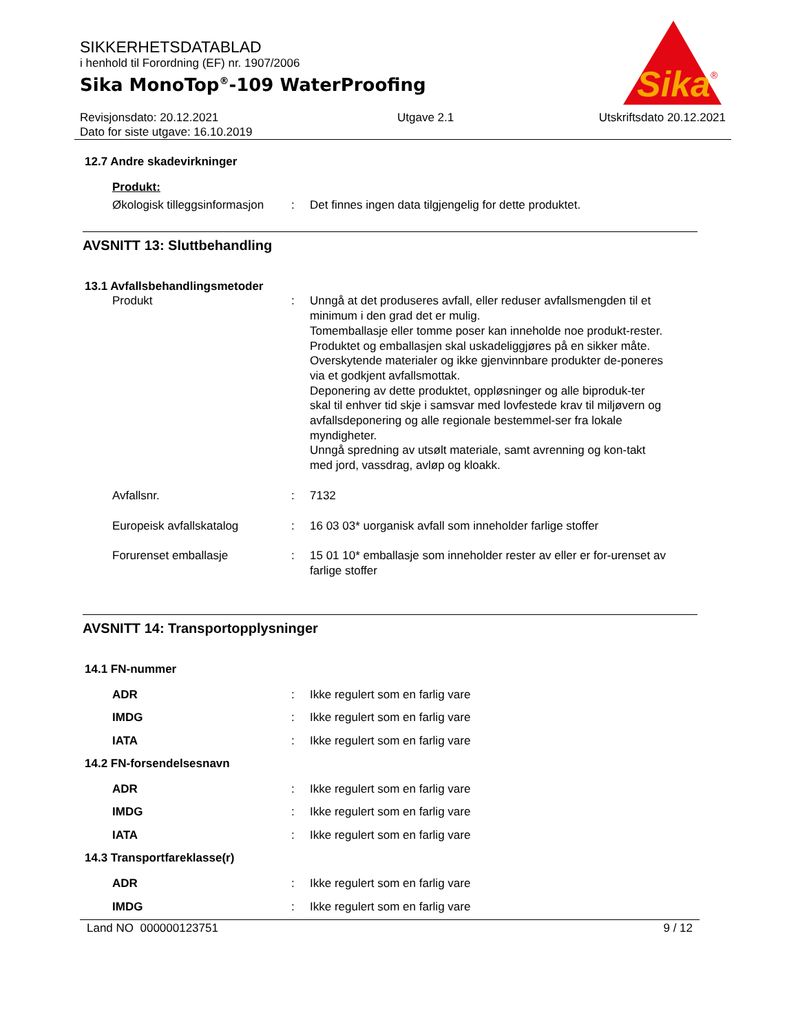SIKKERHETSDATABLAD
i henhold til Forordning (EF) nr. 1907/2006
Sika MonoTop<sup>®</sup>-109 WaterProofing
Sika
®
Revisjonsdato: 20.12.2021
Dato for siste utgave: 16.10.2019
Utgave 2.1 Utskriftsdato 20.12.2021
12.7 Andre skadevirkninger
Produkt:
Økologisk tilleggsinformasjon
: Det finnes ingen data tilgjengelig for dette produktet.
AVSNITT 13: Sluttbehandling
13.1 Avfallsbehandlingsmetoder
Produkt : Unngå at det produseres avfall, eller reduser avfallsmengden til et minimum i den grad det er mulig.
Tomemballasje eller tomme poser kan inneholde noe produkt-rester.
Produktet og emballasjen skal uskadeliggjøres på en sikker måte.
Overskytende materialer og ikke gjenvinnbare produkter de-poneres via et godkjent avfallsmottak.
Deponering av dette produktet, oppløsninger og alle biproduk-ter skal til enhver tid skje i samsvar med lovfestede krav til miljøvern og avfallsdeponering og alle regionale bestemmel-ser fra lokale myndigheter.
Unngå spredning av utsølt materiale, samt avrenning og kon-takt med jord, vassdrag, avløp og kloakk.
Avfallsnr. : 7132
Europeisk avfallskatalog : 16 03 03* uorganisk avfall som inneholder farlige stoffer
Forurenset emballasje : 15 01 10* emballasje som inneholder rester av eller er for-urenset av farlige stoffer
AVSNITT 14: Transportopplysninger
14.1 FN-nummer
ADR : Ikke regulert som en farlig vare
IMDG : Ikke regulert som en farlig vare
IATA : Ikke regulert som en farlig vare
14.2 FN-forsendelsesnavn
ADR : Ikke regulert som en farlig vare
IMDG : Ikke regulert som en farlig vare
IATA : Ikke regulert som en farlig vare
14.3 Transportfareklasse(r)
ADR : Ikke regulert som en farlig vare
IMDG : Ikke regulert som en farlig vare
Land NO 000000123751 9 / 12